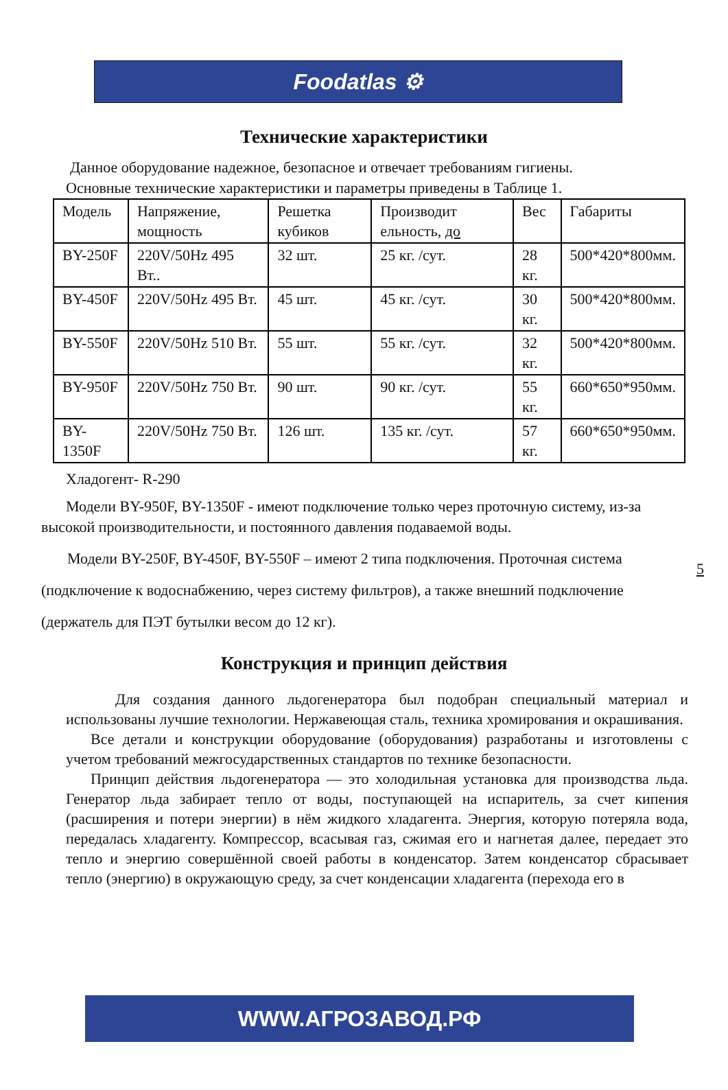Foodatlas ⚙
Технические характеристики
Данное оборудование надежное, безопасное и отвечает требованиям гигиены.
Основные технические характеристики и параметры приведены в Таблице 1.
| Модель | Напряжение, мощность | Решетка кубиков | Производит ельность, до | Вес | Габариты |
| BY-250F | 220V/50Hz 495 Вт.. | 32 шт. | 25 кг. /сут. | 28 кг. | 500*420*800мм. |
| BY-450F | 220V/50Hz 495 Вт. | 45 шт. | 45 кг. /сут. | 30 кг. | 500*420*800мм. |
| BY-550F | 220V/50Hz 510 Вт. | 55 шт. | 55 кг. /сут. | 32 кг. | 500*420*800мм. |
| BY-950F | 220V/50Hz 750 Вт. | 90 шт. | 90 кг. /сут. | 55 кг. | 660*650*950мм. |
| BY-1350F | 220V/50Hz 750 Вт. | 126 шт. | 135 кг. /сут. | 57 кг. | 660*650*950мм. |
Хладогент- R-290
Модели BY-950F, BY-1350F - имеют подключение только через проточную систему, из-за высокой производительности, и постоянного давления подаваемой воды.
5
Модели BY-250F, BY-450F, BY-550F – имеют 2 типа подключения. Проточная система (подключение к водоснабжению, через систему фильтров), а также внешний подключение (держатель для ПЭТ бутылки весом до 12 кг).
Конструкция и принцип действия
Для создания данного льдогенератора был подобран специальный материал и использованы лучшие технологии. Нержавеющая сталь, техника хромирования и окрашивания.
Все детали и конструкции оборудование (оборудования) разработаны и изготовлены с учетом требований межгосударственных стандартов по технике безопасности.
Принцип действия льдогенератора — это холодильная установка для производства льда. Генератор льда забирает тепло от воды, поступающей на испаритель, за счет кипения (расширения и потери энергии) в нём жидкого хладагента. Энергия, которую потеряла вода, передалась хладагенту. Компрессор, всасывая газ, сжимая его и нагнетая далее, передает это тепло и энергию совершённой своей работы в конденсатор. Затем конденсатор сбрасывает тепло (энергию) в окружающую среду, за счет конденсации хладагента (перехода его в
WWW.АГРОЗАВОД.РФ